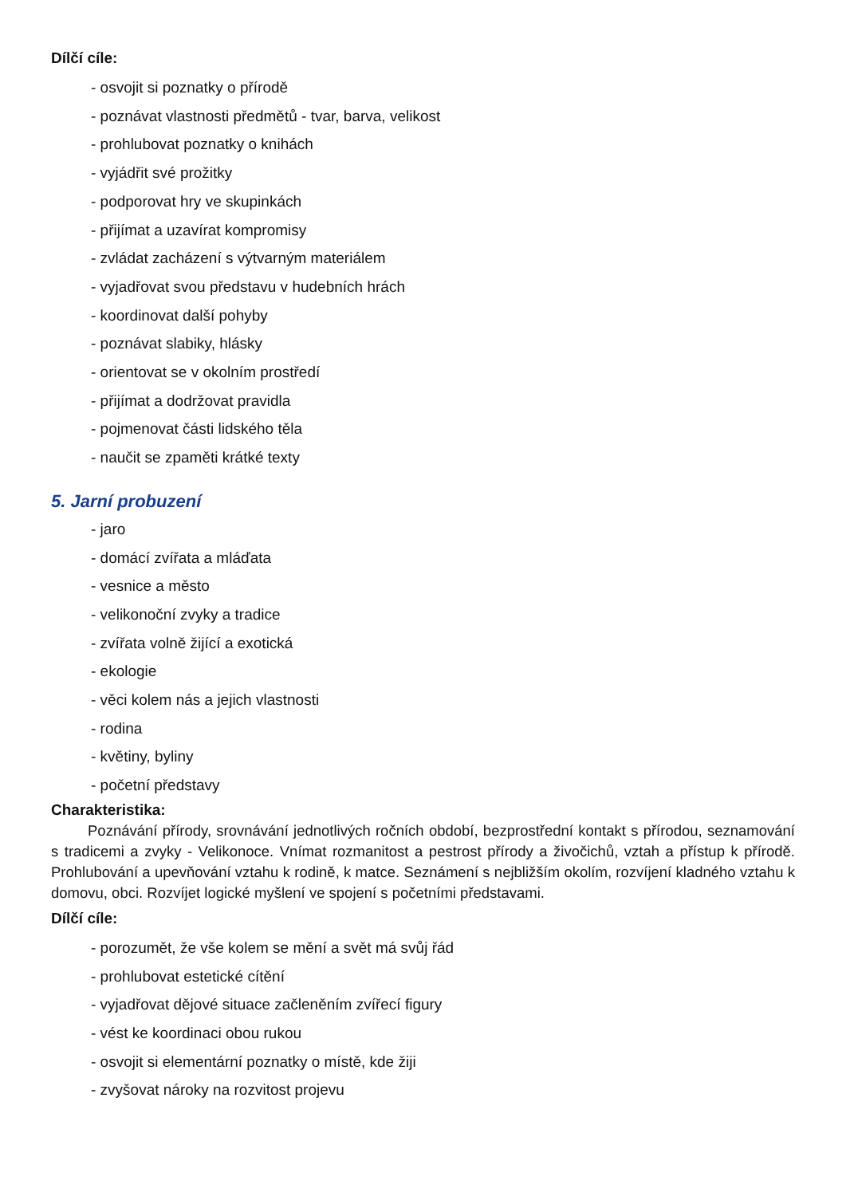Dílčí cíle:
- osvojit si poznatky o přírodě
- poznávat vlastnosti předmětů - tvar, barva, velikost
- prohlubovat poznatky o knihách
- vyjádřit své prožitky
- podporovat hry ve skupinkách
- přijímat a uzavírat kompromisy
- zvládat zacházení s výtvarným materiálem
- vyjadřovat svou představu v hudebních hrách
- koordinovat další pohyby
- poznávat slabiky, hlásky
- orientovat se v okolním prostředí
- přijímat a dodržovat pravidla
- pojmenovat části lidského těla
- naučit se zpaměti krátké texty
5. Jarní probuzení
- jaro
- domácí zvířata a mláďata
- vesnice a město
- velikonoční zvyky a tradice
- zvířata volně žijící a exotická
- ekologie
- věci kolem nás a jejich vlastnosti
- rodina
- květiny, byliny
- početní představy
Charakteristika:
Poznávání přírody, srovnávání jednotlivých ročních období, bezprostřední kontakt s přírodou, seznamování s tradicemi a zvyky - Velikonoce. Vnímat rozmanitost a pestrost přírody a živočichů, vztah a přístup k přírodě. Prohlubování a upevňování vztahu k rodině, k matce. Seznámení s nejbližším okolím, rozvíjení kladného vztahu k domovu, obci. Rozvíjet logické myšlení ve spojení s početními představami.
Dílčí cíle:
- porozumět, že vše kolem se mění a svět má svůj řád
- prohlubovat estetické cítění
- vyjadřovat dějové situace začleněním zvířecí figury
- vést ke koordinaci obou rukou
- osvojit si elementární poznatky o místě, kde žiji
- zvyšovat nároky na rozvitost projevu